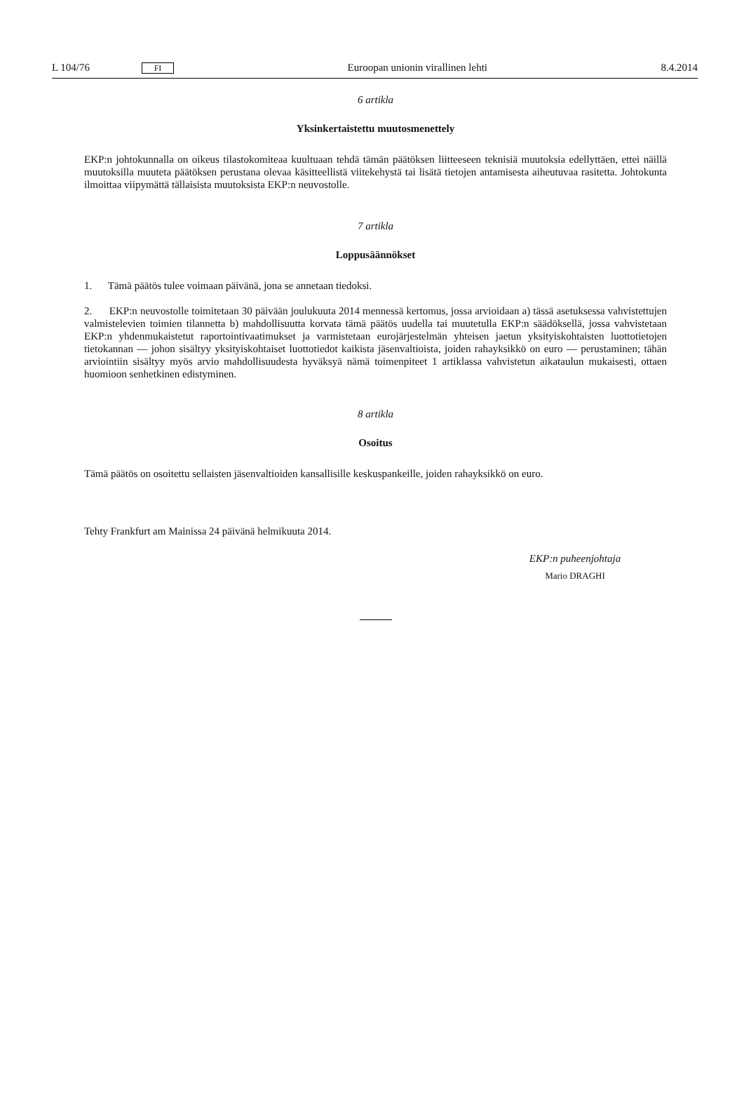L 104/76 FI Euroopan unionin virallinen lehti 8.4.2014
6 artikla
Yksinkertaistettu muutosmenettely
EKP:n johtokunnalla on oikeus tilastokomiteaa kuultuaan tehdä tämän päätöksen liitteeseen teknisiä muutoksia edellyttäen, ettei näillä muutoksilla muuteta päätöksen perustana olevaa käsitteellistä viitekehystä tai lisätä tietojen antamisesta aiheutuvaa rasitetta. Johtokunta ilmoittaa viipymättä tällaisista muutoksista EKP:n neuvostolle.
7 artikla
Loppusäännökset
1. Tämä päätös tulee voimaan päivänä, jona se annetaan tiedoksi.
2. EKP:n neuvostolle toimitetaan 30 päivään joulukuuta 2014 mennessä kertomus, jossa arvioidaan a) tässä asetuksessa vahvistettujen valmistelevien toimien tilannetta b) mahdollisuutta korvata tämä päätös uudella tai muutetulla EKP:n säädöksellä, jossa vahvistetaan EKP:n yhdenmukaistetut raportointivaatimukset ja varmistetaan eurojärjestelmän yhteisen jaetun yksityiskohtaisten luottotietojen tietokannan — johon sisältyy yksityiskohtaiset luottotiedot kaikista jäsenvaltioista, joiden rahayksikkö on euro — perustaminen; tähän arviointiin sisältyy myös arvio mahdollisuudesta hyväksyä nämä toimenpiteet 1 artiklassa vahvistetun aikataulun mukaisesti, ottaen huomioon senhetkinen edistyminen.
8 artikla
Osoitus
Tämä päätös on osoitettu sellaisten jäsenvaltioiden kansallisille keskuspankeille, joiden rahayksikkö on euro.
Tehty Frankfurt am Mainissa 24 päivänä helmikuuta 2014.
EKP:n puheenjohtaja
Mario DRAGHI